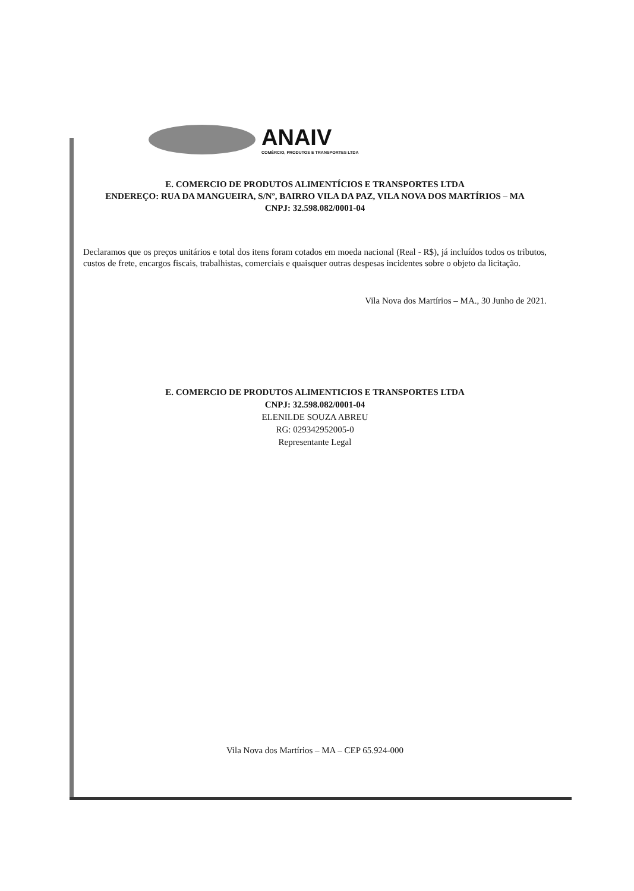ANAIV
COMÉRCIO, PRODUTOS E TRANSPORTES LTDA
E. COMERCIO DE PRODUTOS ALIMENTÍCIOS E TRANSPORTES LTDA
ENDEREÇO: RUA DA MANGUEIRA, S/Nº, BAIRRO VILA DA PAZ, VILA NOVA DOS MARTÍRIOS – MA
CNPJ: 32.598.082/0001-04
Declaramos que os preços unitários e total dos itens foram cotados em moeda nacional (Real - R$), já incluídos todos os tributos, custos de frete, encargos fiscais, trabalhistas, comerciais e quaisquer outras despesas incidentes sobre o objeto da licitação.
Vila Nova dos Martírios – MA., 30 Junho de 2021.
E. COMERCIO DE PRODUTOS ALIMENTICIOS E TRANSPORTES LTDA
CNPJ: 32.598.082/0001-04
ELENILDE SOUZA ABREU
RG: 029342952005-0
Representante Legal
Vila Nova dos Martírios – MA – CEP 65.924-000